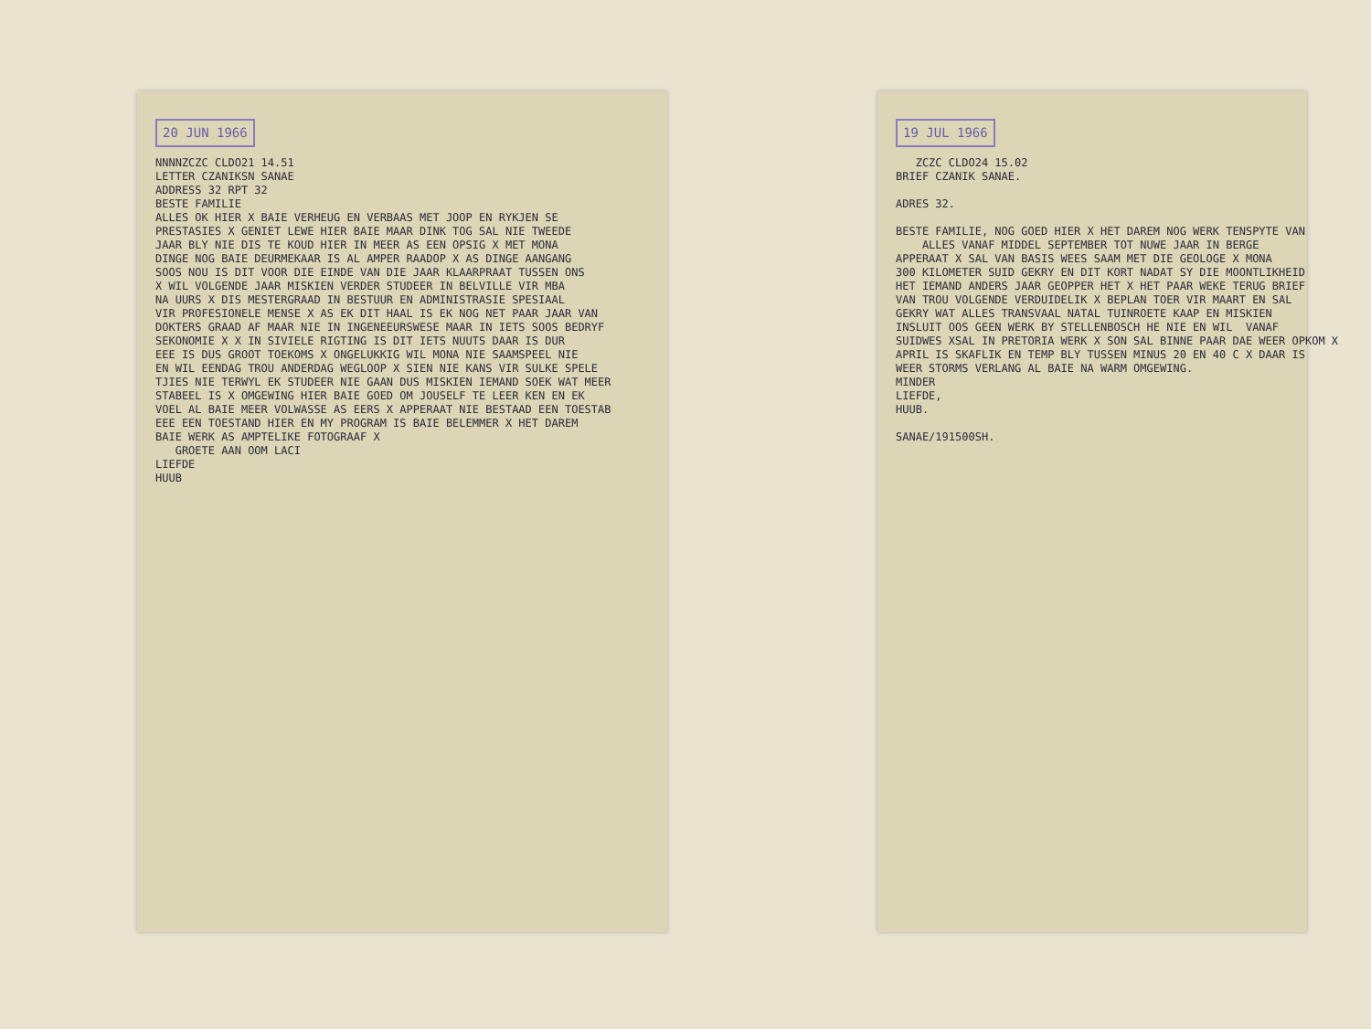20 JUN 1966
NNNNZCZC CLDO21 14.51 LETTER CZANIKSN SANAE ADDRESS 32 RPT 32 BESTE FAMILIE ALLES OK HIER X BAIE VERHEUG EN VERBAAS MET JOOP EN RYKJEN SE PRESTASIES X GENIET LEWE HIER BAIE MAAR DINK TOG SAL NIE TWEEDE JAAR BLY NIE DIS TE KOUD HIER IN MEER AS EEN OPSIG X MET MONA DINGE NOG BAIE DEURMEKAAR IS AL AMPER RAADOP X AS DINGE AANGANG SOOS NOU IS DIT VOOR DIE EINDE VAN DIE JAAR KLAARPRAAT TUSSEN ONS X WIL VOLGENDE JAAR MISKIEN VERDER STUDEER IN BELVILLE VIR MBA NA UURS X DIS MESTERGRAAD IN BESTUUR EN ADMINISTRASIE SPESIAAL VIR PROFESIONELE MENSE X AS EK DIT HAAL IS EK NOG NET PAAR JAAR VAN DOKTERS GRAAD AF MAAR NIE IN INGENEEURSWESE MAAR IN IETS SOOS BEDRYF SEKONOMIE X X IN SIVIELE RIGTING IS DIT IETS NUUTS DAAR IS DUR EEE IS DUS GROOT TOEKOMS X ONGELUKKIG WIL MONA NIE SAAMSPEEL NIE EN WIL EENDAG TROU ANDERDAG WEGLOOP X SIEN NIE KANS VIR SULKE SPELE TJIES NIE TERWYL EK STUDEER NIE GAAN DUS MISKIEN IEMAND SOEK WAT MEER STABEEL IS X OMGEWING HIER BAIE GOED OM JOUSELF TE LEER KEN EN EK VOEL AL BAIE MEER VOLWASSE AS EERS X APPERAAT NIE BESTAAD EEN TOESTAB EEE EEN TOESTAND HIER EN MY PROGRAM IS BAIE BELEMMER X HET DAREM BAIE WERK AS AMPTELIKE FOTOGRAAF X GROETE AAN OOM LACI LIEFDE HUUB
19 JUL 1966
ZCZC CLDO24 15.02 BRIEF CZANIK SANAE. ADRES 32. BESTE FAMILIE, NOG GOED HIER X HET DAREM NOG WERK TENSPYTE VAN ALLES VANAF MIDDEL SEPTEMBER TOT NUWE JAAR IN BERGE APPERAAT X SAL VAN BASIS WEES SAAM MET DIE GEOLOGE X MONA 300 KILOMETER SUID GEKRY EN DIT KORT NADAT SY DIE MOONTLIKHEID HET IEMAND ANDERS JAAR GEOPPER HET X HET PAAR WEKE TERUG BRIEF VAN TROU VOLGENDE VERDUIDELIK X BEPLAN TOER VIR MAART EN SAL GEKRY WAT ALLES TRANSVAAL NATAL TUINROETE KAAP EN MISKIEN INSLUIT OOS GEEN WERK BY STELLENBOSCH HE NIE EN WIL VANAF SUIDWES XSAL IN PRETORIA WERK X SON SAL BINNE PAAR DAE WEER OPKOM X APRIL IS SKAFLIK EN TEMP BLY TUSSEN MINUS 20 EN 40 C X DAAR IS WEER STORMS VERLANG AL BAIE NA WARM OMGEWING. MINDER LIEFDE, HUUB. SANAE/191500SH.